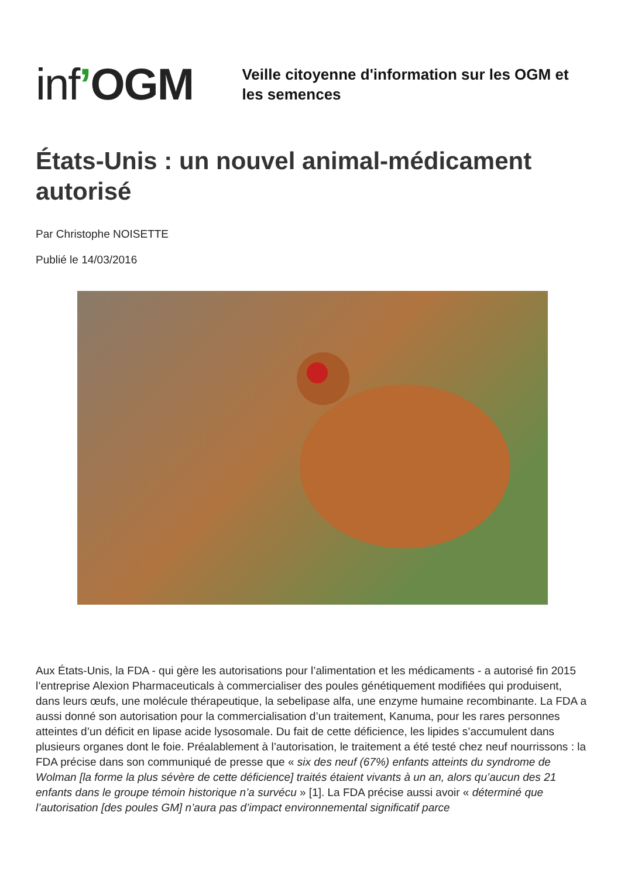inf’OGM
Veille citoyenne d'information sur les OGM et les semences
États-Unis : un nouvel animal-médicament autorisé
Par Christophe NOISETTE
Publié le 14/03/2016
Aux États-Unis, la FDA - qui gère les autorisations pour l’alimentation et les médicaments - a autorisé fin 2015 l’entreprise Alexion Pharmaceuticals à commercialiser des poules génétiquement modifiées qui produisent, dans leurs œufs, une molécule thérapeutique, la sebelipase alfa, une enzyme humaine recombinante. La FDA a aussi donné son autorisation pour la commercialisation d’un traitement, Kanuma, pour les rares personnes atteintes d’un déficit en lipase acide lysosomale. Du fait de cette déficience, les lipides s’accumulent dans plusieurs organes dont le foie. Préalablement à l’autorisation, le traitement a été testé chez neuf nourrissons : la FDA précise dans son communiqué de presse que « six des neuf (67%) enfants atteints du syndrome de Wolman [la forme la plus sévère de cette déficience] traités étaient vivants à un an, alors qu’aucun des 21 enfants dans le groupe témoin historique n’a survécu » [1]. La FDA précise aussi avoir « déterminé que l’autorisation [des poules GM] n’aura pas d’impact environnemental significatif parce